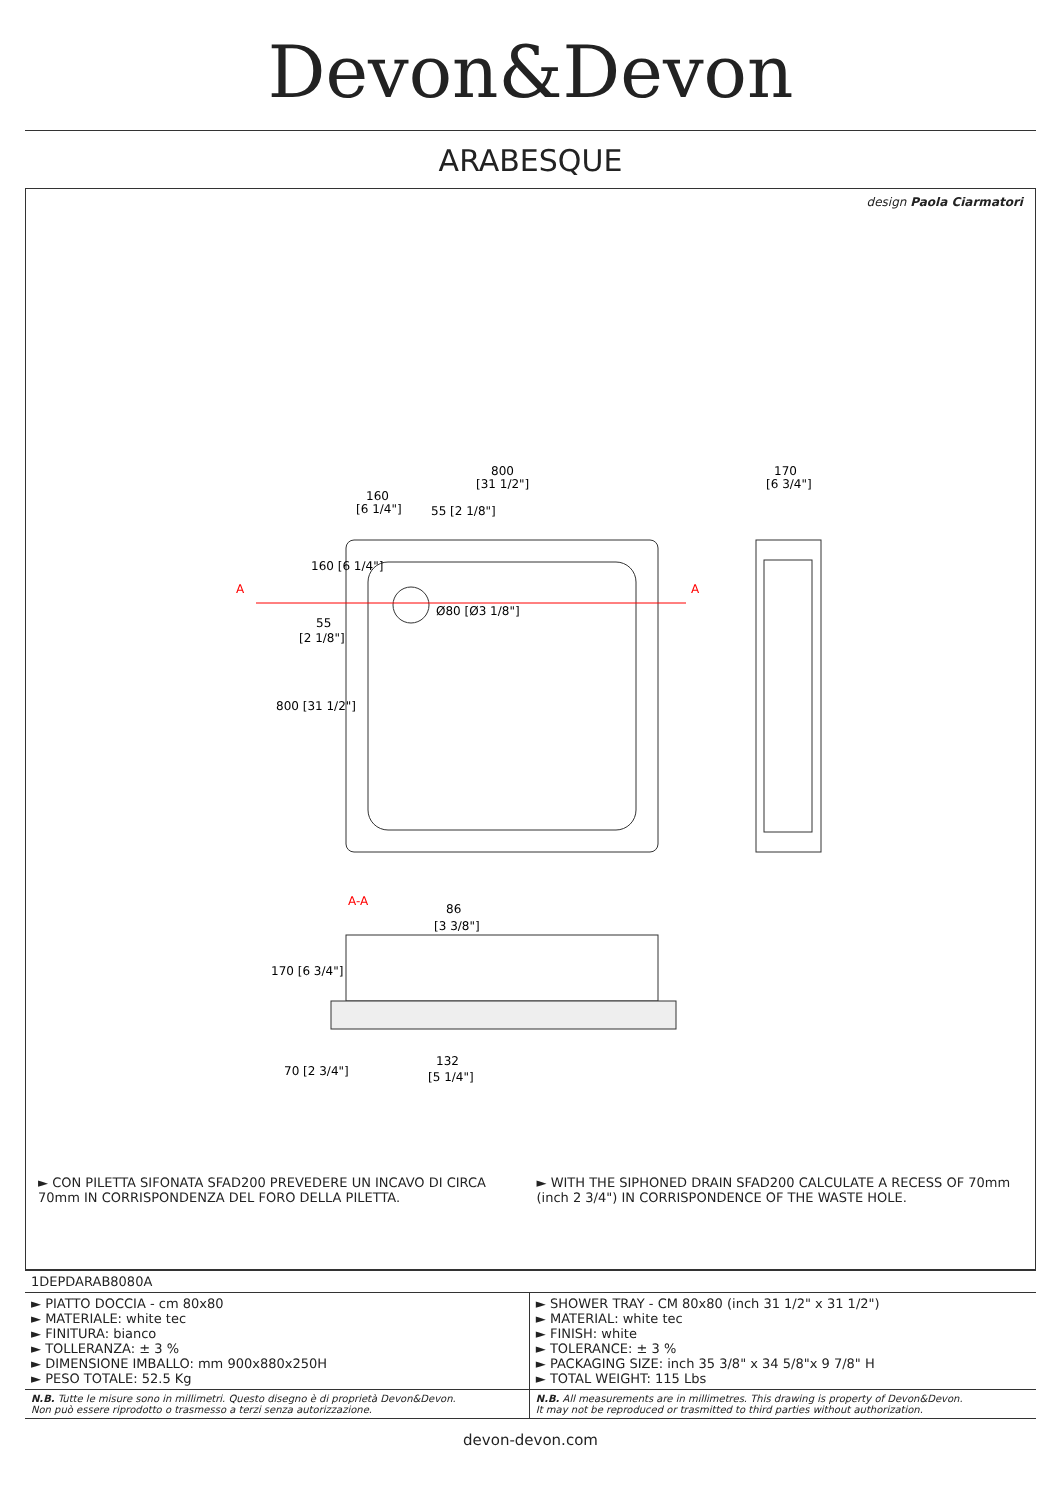Devon&Devon
ARABESQUE
design Paola Ciarmatori
A
A
800
[31 1/2"]
160
[6 1/4"]
55
[2 1/8"]
Ø80 [Ø3 1/8"]
800 [31 1/2"]
160 [6 1/4"]
55 [2 1/8"]
170
[6 3/4"]
A-A
86
[3 3/8"]
170 [6 3/4"]
70 [2 3/4"]
132
[5 1/4"]
► CON PILETTA SIFONATA SFAD200 PREVEDERE UN INCAVO DI CIRCA 70mm IN CORRISPONDENZA DEL FORO DELLA PILETTA.
► WITH THE SIPHONED DRAIN SFAD200 CALCULATE A RECESS OF 70mm (inch 2 3/4") IN CORRISPONDENCE OF THE WASTE HOLE.
| 1DEPDARAB8080A | |
| ► PIATTO DOCCIA - cm 80x80 ► MATERIALE: white tec ► FINITURA: bianco ► TOLLERANZA: ± 3 % ► DIMENSIONE IMBALLO: mm 900x880x250H ► PESO TOTALE: 52.5 Kg | ► SHOWER TRAY - CM 80x80 (inch 31 1/2" x 31 1/2") ► MATERIAL: white tec ► FINISH: white ► TOLERANCE: ± 3 % ► PACKAGING SIZE: inch 35 3/8" x 34 5/8"x 9 7/8" H ► TOTAL WEIGHT: 115 Lbs |
| N.B. Tutte le misure sono in millimetri. Questo disegno è di proprietà Devon&Devon. Non può essere riprodotto o trasmesso a terzi senza autorizzazione. | N.B. All measurements are in millimetres. This drawing is property of Devon&Devon. It may not be reproduced or trasmitted to third parties without authorization. |
devon-devon.com